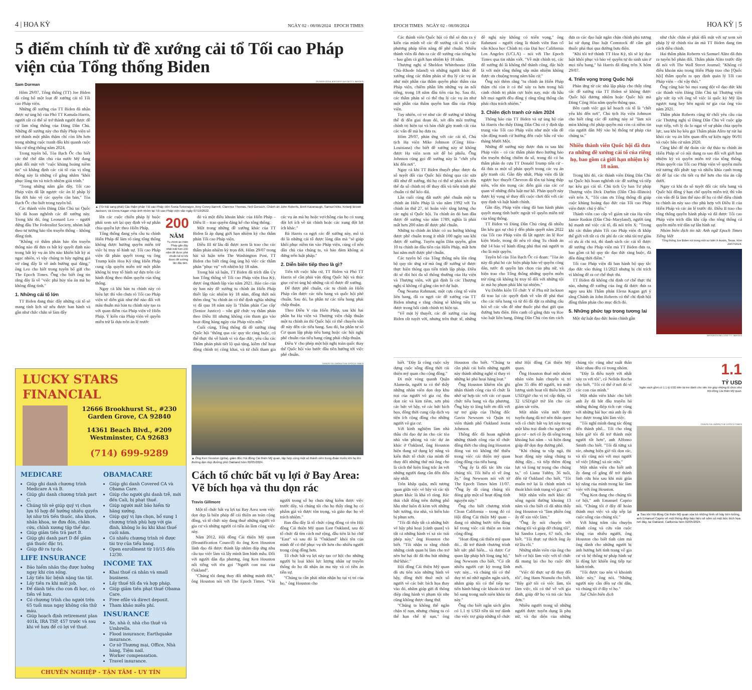4 | HOA KỲ NGÀY 02 - 08/08/2024 EPOCH TIMES
5 điểm chính từ đề xướng cải tổ Tối cao Pháp viện của Tổng thống Biden
Sam Dorman
Hôm 29/07, Tổng thống (TT) Joe Biden đã công bố một loạt đề xướng cải tổ Tối cao Pháp viện.
Những đề xướng của TT Biden đã nhận được sự ủng hộ của Phó TT Kamala Harris, người rất có thể sẽ trở thành người được đề cử làm tổng thống của Đảng Dân Chủ. Những đề xướng này cho thấy Pháp viện sẽ trở thành một phần thậm chí còn lớn hơn trong những cuộc tranh đấu khi quanh cuộc bầu cử tổng thống năm 2024.
Trong tuyên bố, Tòa Bạch Ốc cho biết các thể chế dân chủ của nước Mỹ đang phải đối mặt với "cuộc khủng hoảng niềm tin" và khẳng định các cải tổ của vị tổng thống này là những cố gắng nhằm "khôi phục lòng tin và trách nhiệm giải trình."
"Trong những năm gần đây, Tối cao Pháp viện đã lật ngược các án lệ pháp lý lâu đời bảo vệ các quyền căn bản," Tòa Bạch Ốc cho biết trong tuyên bố.
Các thành viên Đảng Dân Chủ tại Quốc hội đã hoan nghênh các đề xướng này. Trong khi đó, ông Leonard Leo – người đứng đầu The Federalist Society, nhóm luật theo tư tưởng bảo tồn truyền thống – không đồng tình.
"Không có thẩm phán bảo tồn truyền thống nào đã đưa ra bất kỳ quyết định nào trong bất kỳ vụ án lớn nào khiến bất kỳ ai ngạc nhiên, vì vậy chúng ta hãy ngừng giả vờ rằng đây là về ảnh hưởng quá đáng," ông Leo cho biết trong tuyên bố gửi cho The Epoch Times. Ông cho biết ông tin rằng đây là về "việc phá hủy tòa án mà họ không đồng tình."
1. Những cải tổ lớn
TT Biden đang thúc đẩy những cải tổ sẽ mang tính lịch sử nếu được ban hành và gần như chắc chắn sẽ làm đẩy
OLIVIER DOULIERY/AFP VIA GETTY IMAGES
▲ (Từ trái sang phải) Các thẩm phán Tối cao Pháp viện Sonia Sotomayor, Amy Coney Barrett, Clarence Thomas, Neil Gorsuch, Chánh án John Roberts, Brett Kavanaugh, Samuel Alito, Ketanji Brown Jackson, và Elena Kagan chụp ảnh nhóm tại Tối cao Pháp viện vào ngày 07/10/2022.
lên các cuộc chiến pháp lý buộc phải xem xét lại quy định về sự phân chia quyền lực theo Hiến Pháp.
Tổng thống đang yêu cầu tu chính Hiến Pháp để làm rõ ràng tổng thống không được hưởng quyền miễn trừ việc bị truy tố hình sự. Tối cao Pháp viện đã phán quyết trong vụ ông Trump kiện Hoa Kỳ rằng Hiến Pháp cung cấp quyền miễn trừ một phần không bị truy tố hình sự dựa trên các hành động theo thẩm quyền của tổng thống.
Ngay cả khi bản tu chính này có hiệu lực thì vẫn chưa rõ Tối cao Pháp viện sẽ diễn giải như thế nào đối với mâu thuẫn mà bản tu chính này tạo ra với quan điểm của Pháp viện về Hiến Pháp. Ý kiến của Pháp viện về quyền miễn trừ là dựa trên án lệ trước
200
NĂM
Tu chính án Hiến Pháp gần đây nhất mất hơn 200 năm để được phê chuẩn kể từ khi được đề xướng lần đầu tiên.
đó và một điều khoản khác của Hiến Pháp – Điều II – trao quyền đáng kể cho tổng thống.
Một trong những đề xướng khác của TT Biden là áp dụng giới hạn nhiệm kỳ cho thẩm phán Tối cao Pháp viện.
Điều III từ lâu đã được xem là trao cho các thẩm phán nhiệm kỳ trọn đời. Hôm 29/07 trong bài xã luận trên The Washington Post, TT Biden cho biết rằng ông ủng hộ việc các thẩm phán "phục vụ" với nhiệm kỳ 18 năm.
Trong bài xã luận, TT Biden đã trích dẫn Ủy ban Tổng thống về Tối cao Pháp viện Hoa Kỳ, được ông thành lập vào năm 2021. Báo cáo của ủy ban này đề xướng tu chính án Hiến Pháp thiết lập các nhiệm kỳ 18 năm, đồng thời nói thêm rằng "tu chính án có thể định nghĩa những vị đã qua 18 năm này là 'Thẩm phán Cao cấp' (Senior Justice) – vẫn giữ chức vụ thẩm phán theo Điều III nhưng không còn tham gia vào hoạt động hàng ngày của Pháp viện nữa."
Cuối cùng, Tổng thống đã đề xướng rằng Quốc hội "thông qua các quy tắc ràng buộc, có thể thực thi về hành vi và đạo đức, yêu cầu các Thẩm phán phải tiết lộ quà tặng, kiềm chế hoạt động chính trị công khai, và từ chối tham gia các vụ án mà họ hoặc vợ/chồng của họ có xung đột lợi ích về tài chính hoặc các xung đột lợi ích khác."
Bà Harris ca ngợi các đề xướng này, mô tả đó là những cải tổ được lòng dân mà "sẽ giúp khôi phục niềm tin vào Pháp viện, củng cố nền dân chủ của chúng ta, và bảo đảm không ai đứng trên luật pháp."
2. Diễn biến tiếp theo là gì?
Tiến tới cuộc bầu cử, TT Biden và Phó TT Harris sẽ cần phải vận động Quốc hội và thúc giục cử tri ủng hộ những cải tổ được đề xướng.
Để được phê chuẩn, các tu chính án Hiến Pháp cần được các tiểu bang và quốc hội phê chuẩn. Sau đó, ba phần tư các tiểu bang phải chấp thuận.
Theo Điều V của Hiến Pháp, sau khi hai phần ba Hạ viện và Thượng viện chấp thuận một tu chính án thì Quốc hội có thể chuyển vấn đề này đến các tiểu bang. Sau đó, ba phần tư số Cơ quan lập pháp tiểu bang hoặc các hội nghị phê chuẩn của tiểu bang cũng phải chấp thuận.
Điều V cho phép một hội nghị toàn quốc thay thế Quốc hội vào bước đầu tiên hướng tới việc phê chuẩn.
LUCKY STARS FINANCIAL
12666 Brookhurst St., #230
Garden Grove, CA 92840
14361 Beach Blvd., #209
Westminster, CA 92683
(714) 699-9289
MEDICARE
Giúp ghi danh chương trình Medicare A và B.
Giúp ghi danh chương trình part C.
Chúng tôi sẽ giúp quý vị chọn lựa tổ hợp để hưởng nhiều quyền lợi như trả tiền thuốc, nha khoa, nhãn khoa, xe đưa đón, chăm cứu, chỉnh xương tập thể dục.
Giúp giảm tiền trả part B.
Giúp ghi danh part D để giảm giá thuốc đặc trị.
Giúp đỡ ra tự do.
LIFE INSURANCE
Bảo hiểm nhân thọ được hưởng ngay khi còn sống.
Lấy tiền lúc bệnh nặng tàn tật.
Lấy tiền ra khi mất job.
Để dành tiền cho con đi học, có tiền về hưu.
Có chương trình cho người trên 65 tuổi mua ngay không cần thử máu.
Giúp hoạch định retirement plan 401k, IRA TSP, 457 trước và sau khi về hưu để có lợi về thuế.
OBAMACARE
Giúp ghi danh Covered CA và Obama Care.
Giúp cho người ghi danh trễ, mới đến Cali, bị phạt thuế.
Giúp người mất bảo hiểm từ hãng xưởng.
Giúp quý vị lựa chọn, bổ sung 1 chương trình phù hợp với gia đình, không lo âu khi khai thuế cuối năm.
Có nhiều chương trình rẻ được tài trợ của tiểu bang.
Open enrollment từ 10/15 đến 12/30.
INCOME TAX
Khai thuế cá nhân và small business.
Lấy thuế tối đa và hợp pháp.
Giúp giảm tiền phạt thuế Obama Care.
Free efile và direct deposit.
Tham khảo miễn phí.
INSURANCE
Xe, nhà ở, nhà cho thuê và Umbrella.
Flood insurance; Earthquake insurance.
Cơ sở Thương mại, Office, Nhà hàng, Tiệm nail.
Worker compensation.
Travel insurance.
CHUYÊN NGHIỆP - TẬN TÂM - UY TÍN
TRAVIS GILLMORE/THE EPOCH TIMES
▲ Ông Ken Houston (giữa), giám đốc Hội đồng Cải thiện Mỹ quan, tập hợp cùng một số thành viên trong đoàn trước khi họ lên đường dọn dẹp đường phố Oakland hôm 02/05/2024.
Cách tổ chức bất vụ lợi ở Bay Area: Vẽ bích họa và thu dọn rác
Travis Gillmore
Một tổ chức bất vụ lợi tại Bay Area xem việc dọn dẹp là biện pháp để cải thiện an toàn cộng đồng, và tổ chức này đang thuê những người vô gia cư và những người có tiền án làm công việc này.
Năm 2012, Hội đồng Cải thiện Mỹ quan (Beautification Council) do ông Ken Houston lãnh đạo đã được thành lập nhằm đáp ứng nhu cầu tạo việc làm và lấy mình làm hình mẫu. Đối với người dân địa phương, ông Ken Houston nổi tiếng với tên gọi "Người con trai của Oakland".
"Chúng tôi đang thay đổi những mảnh đời," ông Houston nói với The Epoch Times. "Vài người trong số họ chưa từng kiếm được việc trước đây, và chúng tôi cho họ thấy rằng họ có phẩm giá và được tôn trọng, và giáo dục họ về trách nhiệm."
Ban đầu đây là tổ chức cộng đồng có tên Hội đồng Cải thiện Mỹ quan East Oakland, sau đó tổ chức đã tìm cách mở rộng, đầu tiên là bỏ chữ "East" và sau đó là "Oakland" khỏi tên của mình để có thể phục vụ tốt hơn cho nhiều người trong cộng đồng hơn.
Tổ chức bất vụ lợi này tạo cơ hội cho những người bị loại khỏi lực lượng nhân sự truyền thống do họ đã nhận án ma túy và có tiền án tiền sự.
"Chúng ta cần phải nhìn nhận họ tại vị trí của họ," ông Houston cho
EPOCH TIMES NGÀY 02 - 08/08/2024 HOA KỲ | 5
Các thành viên Quốc hội có thể sẽ đưa ra ý kiến của mình về các đề xướng cải tổ và các phương pháp tiềm năng để phê chuẩn. Nhiều thành viên đã đưa ra các đề xướng của riêng họ – bao gồm cả giới hạn nhiệm kỳ 18 năm.
Thượng nghị sĩ Sheldon Whitehouse (Dân Chủ–Rhode Island) và những người khác đề xướng rằng các thẩm phán sẽ thụ lý các vụ án như một phần của thẩm quyền phúc thẩm của Pháp viện, chiếm phần lớn những vụ án nổi tiếng, trong 18 năm đầu tiên của họ. Sau đó, các thẩm phán sẽ có thể thụ lý các vụ án như một phần của thẩm quyền ban đầu của Pháp viện.
Tuy nhiên, có vẻ như các đề xướng sẽ không thể đi đến giai đoạn đó, xét đến môi trường chính trị hiện tại và bản chất gây tranh cãi của các vấn đề mà họ đưa ra.
Hôm 29/07, phản ứng với các cải tổ, Chủ tịch Hạ viện Mike Johnson (Cộng Hòa–Louisiana) cho biết đề xướng này sẽ không được Hạ viện xem xét để bỏ phiếu. Ông Johnson cũng gọi đề xướng này là "chết yểu khi đến nơi".
Ngay cả khi TT Biden thuyết phục được đa số tuyệt đối của Quốc hội thông qua các sửa đổi như đề xướng, thì họ có thể sẽ phải xét đến thế đa số chính trị để thay đổi và tiến trình phê chuẩn có thể kéo dài.
Lần cuối cùng đất nước phê chuẩn một tu chính án Hiến Pháp là vào năm 1992 với Tu chính án thứ 27, trì hoãn việc tăng lương cho các nghị sĩ Quốc hội. Tu chính án đó ban đầu được đề xướng vào năm 1789, nghĩa là phải mất hơn 200 năm để được phê chuẩn.
Những tu chính án khác có xu hướng không được phê chuẩn trong ít nhất 100 ngày sau khi được đề xướng. Tuyên ngôn Dân quyền, gồm 10 tu chính án đầu tiên của Hiến Pháp, mất hơn hai năm mới được phê chuẩn.
Các tuyên bố của Tổng thống nêu lên rằng bộ quy tắc ứng xử mà ông đề xướng sẽ được thực hiện thông qua tiến trình lập pháp. Điều đó sẽ đòi hỏi đa số thông thường của Hạ viện và Thượng viện, với giả định là các Thượng nghị sĩ không cố gắng cản trở dự luật.
Ông Neama Rahmani, một cựu công tố viên liên bang, đã ca ngợi các đề xướng của TT Biden nhưng e rằng chúng sẽ không tiến xa được trong bối cảnh chính trị hiện tại.
"Về mặt lý thuyết, các đề xướng của ông Biden rất tuyệt vời, nhưng trên thực tế, những đề nghị này không có triển vọng," ông Rahmani – người cũng là thành viên Ban cố vấn Khoa học Chính trị của Đại học California Los Angeles (UCLA) – nói với The Epoch Times qua tin nhắn viết. "Về mặt chính trị, các đề xướng đó là không thể thành công, đặc biệt là với một tổng thống sắp mãn nhiệm không được ưa chuộng trong năm bầu cử."
Ông nói thêm rằng "tu chính án Hiến Pháp thậm chí còn ít có thể xảy ra hơn trong bối cảnh chính trị phân cực hiện nay, mặc dù hầu hết mọi người đều đồng ý rằng tổng thống cần phải chịu trách nhiệm."
3. Chiến dịch tranh cử năm 2024
Thông báo của TT Biden và sự ủng hộ của bà Harris cho thấy Đảng Dân Chủ có ý định tập trung vào Tối cao Pháp viện như một vấn đề vận động tranh cử hướng đến cuộc bầu cử vào tháng Mười Một.
Những đề xướng này được đưa ra sau khi Pháp viện – có các thẩm phán theo hướng bảo tồn truyền thống chiếm đa số, trong đó có ba thẩm phán do cựu TT Donald Trump tiến cử – đã đưa ra một số phán quyết trong các vụ án gây tranh cãi. Gần đây nhất, Pháp viện đã lật ngược học thuyết Chevron đã tồn tại hàng thập niên, vốn tôn trọng các diễn giải của các cơ quan về những điều luật mơ hồ. Phán quyết này được kỳ vọng sẽ thay đổi cuộc chơi đối với các quy định và luật hành chính.
Gần đây, Pháp viện cũng đã ban hành phán quyết mang tính bước ngoặt về quyền miễn trừ của tổng thống.
TT Biden và Đảng Dân Chủ cũng đã nhiều lần kêu gọi sự chú ý đến phán quyết năm 2022 của Tối cao Pháp viện đã lật ngược án lệ Roe kiện Wade, trong đó nêu rõ rằng Tu chính án thứ 14 bảo vệ hành động phá thai mà người ta cho là một quyền.
Tuyên bố của Tòa Bạch Ốc có đoạn: "Tòa án này đã phá bỏ các biện pháp bảo vệ quyền công dân, tước đi quyền lựa chọn của phụ nữ, và hiện trao cho Tổng thống những quyền miễn trừ rộng rãi không bị truy tố đối với những tội ác mà họ phạm phải khi tại nhiệm."
Vụ Dobbs kiện Tổ chức Y tế Phụ nữ Jackson đã trao lại các quyết định về vấn đề phá thai cho các tiểu bang và từ đó đã đặt ra những câu hỏi về các vấn đề như thuốc phá thai gửi qua đường bưu điện. Bên cạnh cố gắng đưa vụ Roe vào luật liên bang, Đảng Dân Chủ còn tìm cách đưa ra các đạo luật ngăn chặn chính phủ tương lai sử dụng Đạo luật Comstock để cấm gửi thuốc phá thai qua đường bưu điện.
"Khi tôi trở thành TT Hoa Kỳ, tôi sẽ ký đạo luật khôi phục và bảo vệ quyền tự do sinh sản ở mọi tiểu bang," bà Harris đã đăng trên X hôm 29/07.
4. Triển vọng trong Quốc hội
Phản ứng từ các nhà lập pháp cho thấy rằng các đề xướng của TT Biden sẽ không được Quốc hội đương nhiệm hoặc Quốc hội mà Đảng Cộng Hòa nắm quyền thông qua.
Bên cạnh việc gọi kế hoạch cải tổ là "chết yểu khi đến nơi", Chủ tịch Hạ viện Johnson cho biết rằng các đề xướng này sẽ "làm xói mòn không chỉ pháp quyền mà còn cả niềm tin của người dân Mỹ vào hệ thống tư pháp của chúng ta."
Nhiều thành viên Quốc hội đã đưa ra những đề xướng cải tổ của riêng họ, bao gồm cả giới hạn nhiệm kỳ 18 năm.
Trong khi đó, các thành viên Đảng Dân Chủ tại Quốc hội hoan nghênh các đề xướng và tiếp tục kêu gọi cải tổ. Chủ tịch Ủy ban Tư pháp Thượng viện Dick Durbin (Dân Chủ–Illinois) viết trên X, "Tôi cảm ơn Tổng thống đã giúp cuộc khủng hoảng đạo đức của Tối cao Pháp viện được chú ý đến."
Thành viên cao cấp về giám sát của Hạ viện Jamie Raskin (Dân Chủ–Maryland), người ủng hộ mạnh mẽ việc cải tổ, đã nói trên X: "Trong khi các thẩm phán Tối cao Pháp viện đi khắp thế giới với tất cả chi phí do các nhà tài trợ giàu có ưu ái chi trả, thì danh sách các cải tổ được đề xướng cho Pháp viện mà TT Biden đưa ra, bao gồm cả bộ quy tắc đạo đức ràng buộc, đã đến đúng thời điểm."
Tối cao Pháp viện đã ban hành bộ quy tắc đạo đức vào tháng 11/2023 nhưng bị chỉ trích vì không đề ra cơ chế thực thi.
TT Biden đã không chỉ định cơ chế thực thi nào, nhưng đề xướng của ông đã được đưa ra ngay sau khi Thẩm phán Elena Kagan gợi ý rằng Chánh án John Roberts có thể chỉ định hội đồng thẩm phán cho mục đích đó.
5. Những phức tạp trong tương lai
Một dự luật đạo đức hoàn chỉnh gần
như chắc chắn sẽ phải đối mặt với sự xem xét pháp lý từ chính tòa án mà TT Biden đang tìm cách điều chỉnh.
Hai thẩm phán Roberts và Samuel Alito đã đưa ra tuyên bố phản đối. Thẩm phán Alito trước đây đã nói với The Wall Street Journal: "Không có điều khoản nào trong Hiến Pháp trao cho [Quốc hội] thẩm quyền ra quy định quản lý Tối cao Pháp viện – chỉ vậy thôi."
Ông cũng bác bỏ mọi xung đột về đạo đức khi các thành viên Đảng Dân Chủ tại Thượng viện gây sức ép với ông về việc lá quốc kỳ Mỹ lộn ngược tung bay bên ngoài tư gia của ông vào năm 2021.
Thẩm phán Roberts cũng từ chối yêu cầu của các Thượng nghị sĩ Đảng Dân Chủ về cuộc gặp trực tiếp, với lý do lo ngại về sự phân chia quyền lực, sau khi họ kêu gọi Thẩm phán Alito tự rút lui khỏi các vụ án liên quan đến sự kiện ngày 06/01 và cuộc bầu cử năm 2020.
Cũng khó để dự đoán các dự thảo tu chính án Hiến Pháp sẽ có nội dung ra sao đối với giới hạn nhiệm kỳ và quyền miễn trừ của tổng thống. Phán quyết của Tối cao Pháp viện về quyền miễn trừ tương đối phức tạp và nhiều khía cạnh trong đó để lại các chi tiết cụ thể hơn cho tòa án cấp dưới.
Ngay cả khi đa số tuyệt đối các tiểu bang và Quốc hội đồng ý hạn chế quyền miễn trừ, thì vẫn còn vấn đề là làm thế nào để họ có thể điều chỉnh tu chính án này sao cho phù hợp với Điều II của Hiến Pháp và các án lệ trước đó. Điều II trao cho tổng thống quyền hành pháp và đã được Tối cao Pháp viện trích dẫn khi cấp cho tổng thống cả quyền miễn trừ dân sự lẫn hình sự.
Nhóm biên dịch tin tức Anh ngữ Epoch Times Tiếng Việt
Tổng thống Joe Biden nói trong một sự kiện ở Austin, Texas, hôm 29/07/2024.
BRANDON BELL/GETTY IMAGES
biết. "Đây là công cuộc xây dựng cuộc sống đồng thời cải thiện mỹ quan cho cộng đồng."
Đi một vòng quanh Quận Alameda, người ta có thể thấy những nhân viên dọn dẹp khu trại của người vô gia cư, thu dọn rác và kim tiêm, sơn phủ các bức vẽ bậy, vẽ các bức bích họa, đồng thời cung cấp dịch vụ tiện ích cộng đồng cho những người vô gia cư.
Với kinh nghiệm làm nhà thầu chỉ đạo dự án cho các tòa nhà văn phòng và các dự án khác ở Oakland, ông Houston hiện đang sử dụng kỹ năng và kiến thức tổ chức của mình để thay đổi những thứ mà ông cho là cách thể hiện lòng trắc ẩn với những người đang cần đến điều này nhất.
Trên khắp quận, mối tương quan giữa việc vẽ bậy và các tội phạm khác là khá rõ ràng. Rác thải chất đống trên đường phố hầu như luôn đi kèm với những bức tường, tòa nhà, và biển báo bị phun sơn.
"Tôi đã thấy tất cả những bức vẽ bậy phá hoại [cảnh quan] và tất cả những hành vi xả rác trái phép này," ông Houston cho biết. "Tôi nhận ra rằng chính những cảnh quan bị làm cho trở nên hư hại đó đã thu hút những thứ khác."
Hội đồng Cải thiện Mỹ quan đã ưu tiên xóa những hình vẽ bậy, đồng thời thuê một số người vẽ các bức bích họa thay vào đó, nhằm giúp gửi đi thông điệp rằng hành vi phạm tội nhẹ cũng không được dung thứ.
"Chúng ta không thể ngăn chặn tệ nạn, nhưng chúng ta có thể hạn chế tệ nạn," ông Houston cho biết. "Chúng ta cần phải cải biến những người này thành những nghệ sĩ thay vì những kẻ phá hoại hàng loạt."
Ông Houston khiêm tốn ghi nhận thành công của tổ chức là nhờ sự hợp tác với các cơ quan chức tiểu bang và địa phương. Ông bày tỏ lòng biết ơn đối với sự trợ giúp của Thống đốc Gavin Newsom và Quận trị viên thành phố Oakland Jestin Johnson.
Thống đốc đã hoan nghênh những thành công của tổ chức đồng thời cho rằng ông Houston đóng vai trò không thể thiếu trong việc cải thiện mỹ quan cộng đồng của tiểu bang.
"Ông ấy là đối tác lớn của chúng tôi. Tôi hiểu rõ về ông ấy," ông Newsom nói với tờ The Epoch Times hôm 11/07. "Ông ấy đã cùng chúng tôi đóng góp một số hoạt động tình nguyện này."
Ông cho biết chương trình Clean California – trong đó có Hội đồng Cải thiện Mỹ quan – đang có những bước tiến đáng kể trong việc cải thiện an toàn cộng đồng.
"Hoạt động cải thiện mỹ quan đó... đã trở thành chương trình hết sức phổ biến... và được Cơ quan lập pháp hết lòng ủng hộ," ông Newsom cho biết. "Có rất nhiều người cực kỳ trong lĩnh vực này... và chúng tôi có thể duy trì nó nhờ nguồn ngân sách, nhằm giúp tôi có thể tiếp tục tiến hành bằng các khoản tài trợ bổ sung trong suốt niên khóa tài này."
Ông cho biết ngân sách gồm có 1.1 tỷ USD tiền tài trợ dành cho việc trợ giúp những tổ chức như Hội đồng Cải thiện Mỹ quan.
Ông Houston thuê một nhóm nhân viên luân chuyển vị trí gồm 35 đến 40 người, trả mức lương sinh hoạt tối thiểu hơn 23 USD/giờ cho vị trí cấp thấp, và 32 USD/giờ trở lên cho các giám sát viên.
Một nhân viên mới được tuyển dụng đã trở nên thân quen với cô chức bất vụ lợi này trong một khu trại dành cho người vô gia cư – nơi cô ấy đã sống trong khoảng hai năm – và hiện đang giúp dỡ dọn đẹp đường phố.
"Khi chúng ta vấp ngã, thì hoạt động này nâng chúng ta đứng dậy... và tiếp thêm động lực và lòng tự trọng cho chúng ta," cô Liana Tubby, 36 tuổi, đến từ Oakland cho biết. "Tôi muốn trở lại là chính mình và thoát khỏi tình trạng vô gia cư."
Một nhân viên mới khác đã sống ngoài đường khoảng 13 năm và cho biết cô đã nhìn thấy ông Houston và "làm phiền ông ấy để xin việc làm."
"Ông ấy nói chuyện với chúng tôi và giúp đỡ chúng tôi", bà Sandra Lopez, 67 tuổi, cho biết. "Tôi thực sự thích ông ấy từ lâu rồi."
Những nhân viên của ông cho biết cơ hội làm việc với tổ chức đã mang lại cho họ cuộc đời mới.
"Việc đó thực sự đã thay đổi tôi", ông Hans Niusulu cho biết. "Bây giờ tôi có việc làm, tôi làm việc, tôi có thể về với gia đình, giúp đỡ họ và trả các hóa đơn."
Nhiều người trong số những người được tuyển dụng là phụ nữ, và đại diện của những chủng tộc cũng như xuất thân khác nhau đều có trong nhóm.
"Đây là điều tuyệt vời nhất xảy ra với tôi", cô Nelida Rocha cho biết. "Tôi có thể ở nơi đó vì các con của mình."
Một nhân viên khác cho biết anh ấy đã bắt đầu truyền bá những thông điệp tích cực cũng với những bài học mà anh ấy đã học được trong khi làm việc.
"Tôi nghĩ mình đang tác động đến thành phố... Tôi cho rằng hiện giờ tôi đã trở thành một người tốt hơn", anh Alfonso Smith cho biết. "Tôi đã từng xả rác, nhưng hiện giờ tôi dọn rác, và tôi cũng nói với mọi người về việc [đừng] xả rác nữa."
Một nhân viên cho biết anh ấy đang cố gắng để trở thành lính cứu hỏa sau khi mài giũa kỹ năng của mình trong lúc làm việc với ông Houston.
"Ông Ken đang cho chúng tôi cơ hội," anh Emanuel Caprio nói. "Chúng tôi ở đây để hoàn thành mọi việc và sắp xếp lại cuộc sống của chúng tôi."
Với hàng trăm câu chuyện thành công và cứu vãn cuộc sống của nhiều người, ông Houston cho biết tình cảm mà ông dành cho những người bị ảnh hưởng bởi tình trạng vô gia cư và hệ thống tư pháp hình sự là động lực khiến ông tiếp tục hành trình.
"Tôi được tạo nên vì khoảnh khắc này," ông nói. "Những người này cần đến sự chỉ dẫn, và chúng tôi ở đây vì họ."
Tuệ Chân biên dịch
1.1
TỶ USD
Ngân sách gồm có 1.1 tỷ USD tiền tài trợ dành cho việc trợ giúp những tổ chức như Hội đồng Cải thiện Mỹ quan.
TRAVIS GILLMORE/THE EPOCH TIMES
▲ Sau khi Hội đồng Cải thiện Mỹ quan xóa bỏ những hình vẽ bậy trên tường, anh Emanuel Caprio vẽ một thông điệp báo hiệu sẽ sớm có một bức bích họa nơi đây, tại Oakland, California hôm 02/05/2024.